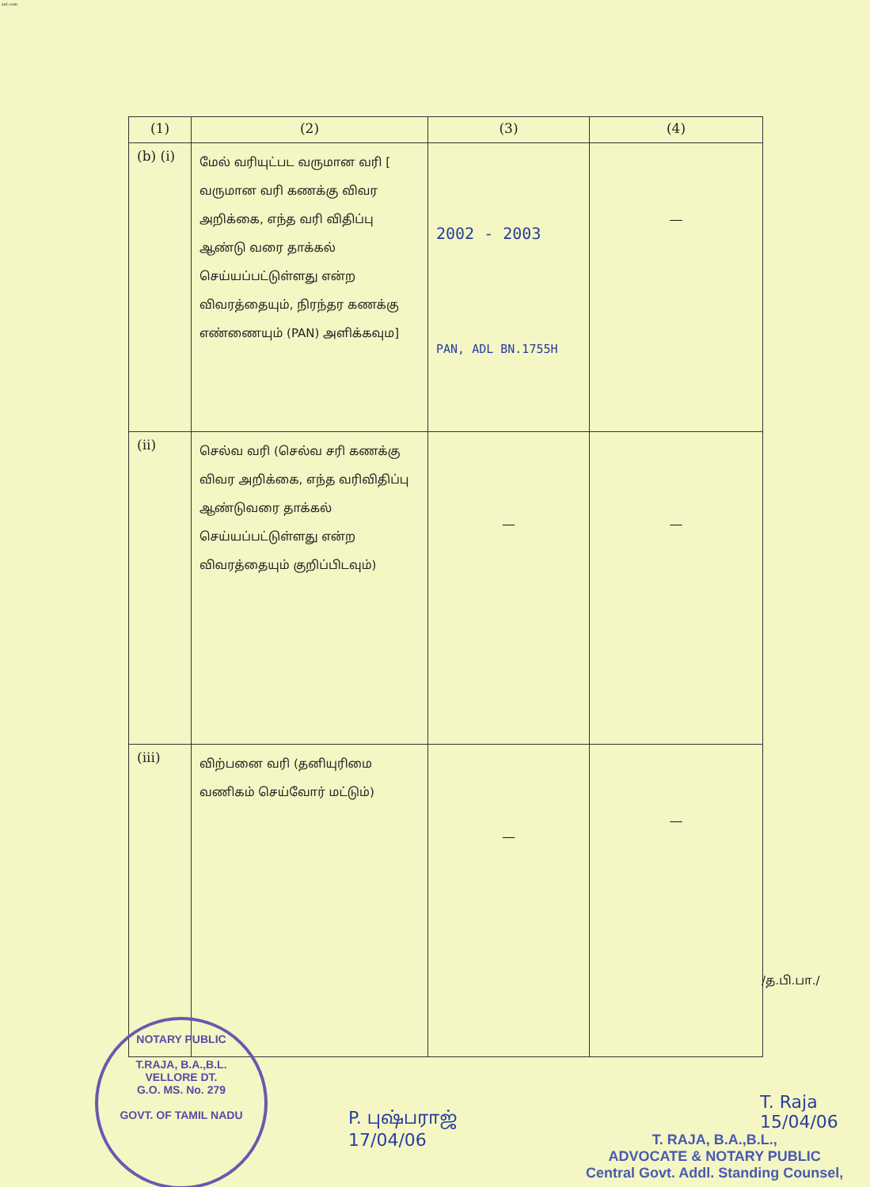xat.com
| (1) | (2) | (3) | (4) |
| --- | --- | --- | --- |
| (b) (i) | மேல் வரியுட்பட வருமான வரி [ வருமான வரி கணக்கு விவர அறிக்கை, எந்த வரி விதிப்பு ஆண்டு வரை தாக்கல் செய்யப்பட்டுள்ளது என்ற விவரத்தையும், நிரந்தர கணக்கு எண்ணையும் (PAN) அளிக்கவும] | 2002 - 2003 PAN, ADL BN.1755H | — |
| (ii) | செல்வ வரி (செல்வ சரி கணக்கு விவர அறிக்கை, எந்த வரிவிதிப்பு ஆண்டுவரை தாக்கல் செய்யப்பட்டுள்ளது என்ற விவரத்தையும் குறிப்பிடவும்) | — | — |
| (iii) | விற்பனை வரி (தனியுரிமை வணிகம் செய்வோர் மட்டும்) | — | — |
/த.பி.பா./
NOTARY PUBLIC
T.RAJA, B.A.,B.L.
VELLORE DT.
G.O. MS. No. 279
GOVT. OF TAMIL NADU
P. புஷ்பராஜ்
17/04/06
T. Raja 15/04/06
T. RAJA, B.A.,B.L.,
ADVOCATE & NOTARY PUBLIC
Central Govt. Addl. Standing Counsel,